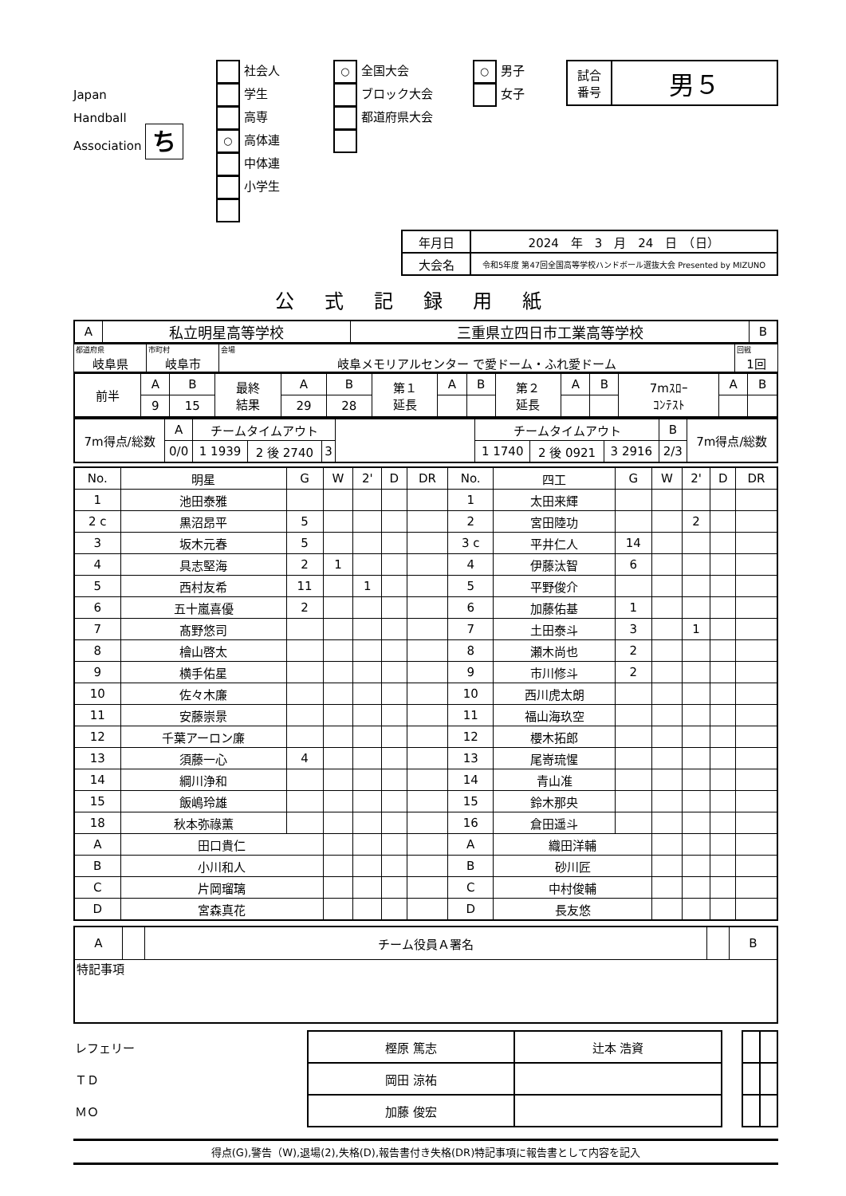Japan
Handball
Association ち
社会人
学生
高専
○ 高体連
中体連
小学生
○ 全国大会
ブロック大会
都道府県大会
○ 男子
女子
| 試合 番号 | 男５ |
| 年月日 | 2024 年 3 月 24 日 （日） |
| 大会名 | 令和5年度 第47回全国高等学校ハンドボール選抜大会 Presented by MIZUNO |
公式記録用紙
| A | 私立明星高等学校 | 三重県立四日市工業高等学校 | B |
| 都道府県 岐阜県 | 市町村 岐阜市 | 会場 岐阜メモリアルセンター で愛ドーム・ふれ愛ドーム | 回戦 1回 |
| 前半 | A | B | 最終 結果 | A | B | 第１ 延長 | A | B | 第２ 延長 | A | B | 7mｽﾛｰ ｺﾝﾃｽﾄ | A | B |
| | 9 | 15 | | 29 | 28 | | | | | | | | | |
| 7m得点/総数 | A | チームタイムアウト | | | | チームタイムアウト | | | B | 7m得点/総数 |
| | 0/0 | 1 1939 | 2 後 2740 | 3 | | 1 1740 | 2 後 0921 | 3 2916 | 2/3 | |
| No. | 明星 | G | W | 2' | D | DR | No. | 四工 | G | W | 2' | D | DR |
| --- | --- | --- | --- | --- | --- | --- | --- | --- | --- | --- | --- | --- | --- |
| 1 | 池田泰雅 | | | | | | 1 | 太田来輝 | | | | | |
| 2 c | 黒沼昂平 | 5 | | | | | 2 | 宮田陸功 | | | 2 | | |
| 3 | 坂木元春 | 5 | | | | | 3 c | 平井仁人 | 14 | | | | |
| 4 | 具志堅海 | 2 | 1 | | | | 4 | 伊藤汰智 | 6 | | | | |
| 5 | 西村友希 | 11 | | 1 | | | 5 | 平野俊介 | | | | | |
| 6 | 五十嵐喜優 | 2 | | | | | 6 | 加藤佑基 | 1 | | | | |
| 7 | 髙野悠司 | | | | | | 7 | 土田泰斗 | 3 | | 1 | | |
| 8 | 檜山啓太 | | | | | | 8 | 瀬木尚也 | 2 | | | | |
| 9 | 横手佑星 | | | | | | 9 | 市川修斗 | 2 | | | | |
| 10 | 佐々木廉 | | | | | | 10 | 西川虎太朗 | | | | | |
| 11 | 安藤崇景 | | | | | | 11 | 福山海玖空 | | | | | |
| 12 | 千葉アーロン廉 | | | | | | 12 | 櫻木拓郎 | | | | | |
| 13 | 須藤一心 | 4 | | | | | 13 | 尾嵜琉惺 | | | | | |
| 14 | 綱川浄和 | | | | | | 14 | 青山准 | | | | | |
| 15 | 飯嶋玲雄 | | | | | | 15 | 鈴木那央 | | | | | |
| 18 | 秋本弥祿薫 | | | | | | 16 | 倉田遥斗 | | | | | |
| A | 田口貴仁 | | | | | | A | 織田洋輔 | | | | | |
| B | 小川和人 | | | | | | B | 砂川匠 | | | | | |
| C | 片岡瑠璃 | | | | | | C | 中村俊輔 | | | | | |
| D | 宮森真花 | | | | | | D | 長友悠 | | | | | |
| A | | チーム役員Ａ署名 | | B |
| 特記事項 | | | | |
| レフェリー | 樫原 篤志 | 辻本 浩資 | | | |
| ＴＤ | 岡田 涼祐 | | | | |
| ＭＯ | 加藤 俊宏 | | | | |
得点(G),警告（W),退場(2),失格(D),報告書付き失格(DR)特記事項に報告書として内容を記入